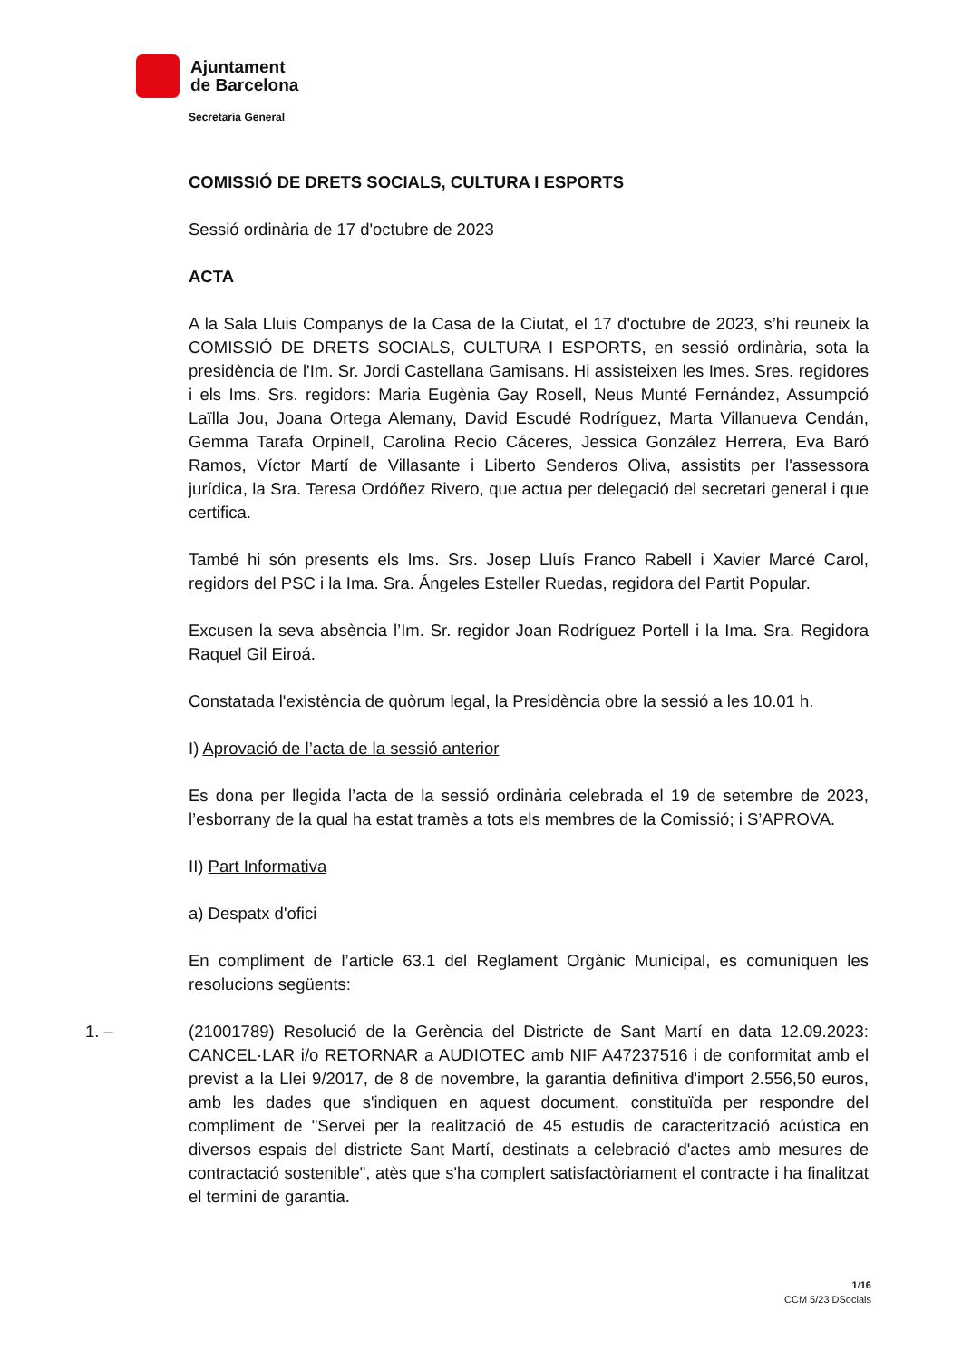Ajuntament
de Barcelona
Secretaria General
COMISSIÓ DE DRETS SOCIALS, CULTURA I ESPORTS
Sessió ordinària de 17 d'octubre de 2023
ACTA
A la Sala Lluis Companys de la Casa de la Ciutat, el 17 d'octubre de 2023, s’hi reuneix la COMISSIÓ DE DRETS SOCIALS, CULTURA I ESPORTS, en sessió ordinària, sota la presidència de l'Im. Sr. Jordi Castellana Gamisans. Hi assisteixen les Imes. Sres. regidores i els Ims. Srs. regidors: Maria Eugènia Gay Rosell, Neus Munté Fernández, Assumpció Laïlla Jou, Joana Ortega Alemany, David Escudé Rodríguez, Marta Villanueva Cendán, Gemma Tarafa Orpinell, Carolina Recio Cáceres, Jessica González Herrera, Eva Baró Ramos, Víctor Martí de Villasante i Liberto Senderos Oliva, assistits per l'assessora jurídica, la Sra. Teresa Ordóñez Rivero, que actua per delegació del secretari general i que certifica.
També hi són presents els Ims. Srs. Josep Lluís Franco Rabell i Xavier Marcé Carol, regidors del PSC i la Ima. Sra. Ángeles Esteller Ruedas, regidora del Partit Popular.
Excusen la seva absència l’Im. Sr. regidor Joan Rodríguez Portell i la Ima. Sra. Regidora Raquel Gil Eiroá.
Constatada l'existència de quòrum legal, la Presidència obre la sessió a les 10.01 h.
I) Aprovació de l’acta de la sessió anterior
Es dona per llegida l’acta de la sessió ordinària celebrada el 19 de setembre de 2023, l’esborrany de la qual ha estat tramès a tots els membres de la Comissió; i S’APROVA.
II) Part Informativa
a) Despatx d'ofici
En compliment de l’article 63.1 del Reglament Orgànic Municipal, es comuniquen les resolucions següents:
1. – (21001789) Resolució de la Gerència del Districte de Sant Martí en data 12.09.2023: CANCEL·LAR i/o RETORNAR a AUDIOTEC amb NIF A47237516 i de conformitat amb el previst a la Llei 9/2017, de 8 de novembre, la garantia definitiva d'import 2.556,50 euros, amb les dades que s'indiquen en aquest document, constituïda per respondre del compliment de "Servei per la realització de 45 estudis de caracterització acústica en diversos espais del districte Sant Martí, destinats a celebració d'actes amb mesures de contractació sostenible", atès que s'ha complert satisfactòriament el contracte i ha finalitzat el termini de garantia.
1/16
CCM 5/23 DSocials